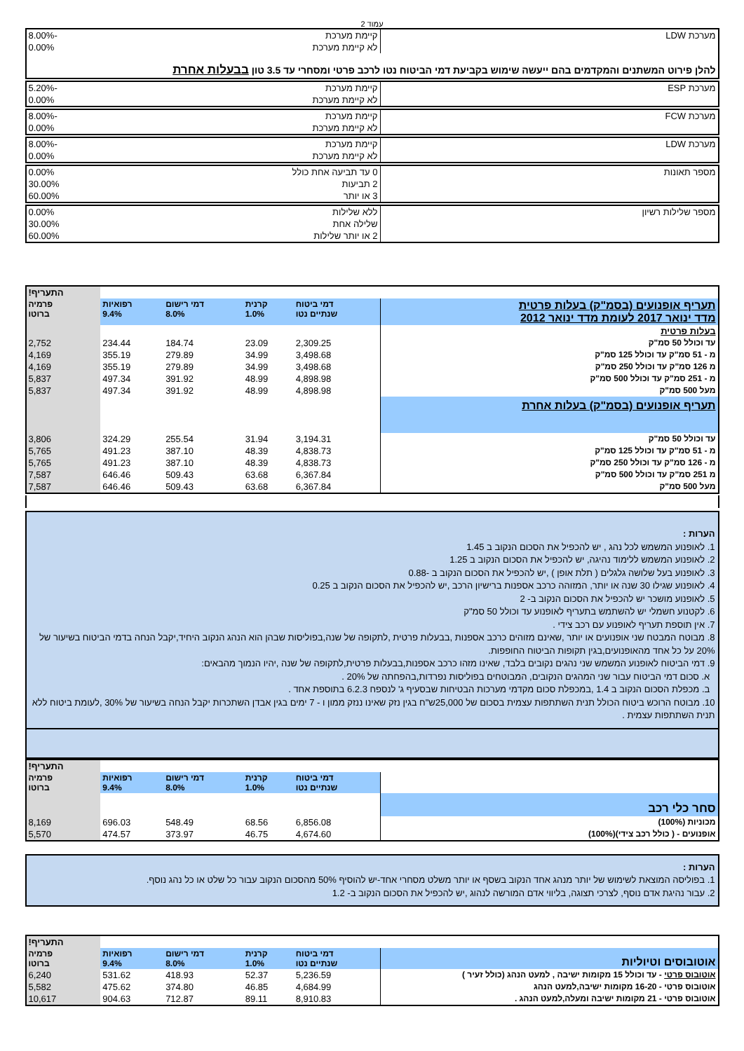עמוד 2
| מערכת LDW | קיימת מערכת | -8.00% |
| | לא קיימת מערכת | 0.00% |
| להלן פירוט המשתנים והמקדמים בהם ייעשה שימוש בקביעת דמי הביטוח נטו לרכב פרטי ומסחרי עד 3.5 טון בבעלות אחרת | | |
| מערכת ESP | קיימת מערכת | -5.20% |
| | לא קיימת מערכת | 0.00% |
| מערכת FCW | קיימת מערכת | -8.00% |
| | לא קיימת מערכת | 0.00% |
| מערכת LDW | קיימת מערכת | -8.00% |
| | לא קיימת מערכת | 0.00% |
| מספר תאונות | 0 עד תביעה אחת כולל | 0.00% |
| | 2 תביעות | 30.00% |
| | 3 או יותר | 60.00% |
| מספר שלילות רשיון | ללא שלילות | 0.00% |
| | שלילה אחת | 30.00% |
| | 2 או יותר שלילות | 60.00% |
| | | | | | התעריף! |
| תעריף אופנועים (בסמ"ק) בעלות פרטית מדד ינואר 2017 לעומת מדד ינואר 2012 | דמי ביטוח שנתיים נטו | קרנית 1.0% | דמי רישום 8.0% | רפואיות 9.4% | פרמיה ברוטו |
| בעלות פרטית | | | | | |
| עד וכולל 50 סמ"ק | 2,309.25 | 23.09 | 184.74 | 234.44 | 2,752 |
| מ - 51 סמ"ק עד וכולל 125 סמ"ק | 3,498.68 | 34.99 | 279.89 | 355.19 | 4,169 |
| מ 126 סמ"ק עד וכולל 250 סמ"ק | 3,498.68 | 34.99 | 279.89 | 355.19 | 4,169 |
| מ - 251 סמ"ק עד וכולל 500 סמ"ק | 4,898.98 | 48.99 | 391.92 | 497.34 | 5,837 |
| מעל 500 סמ"ק | 4,898.98 | 48.99 | 391.92 | 497.34 | 5,837 |
| תעריף אופנועים (בסמ"ק) בעלות אחרת | | | | | |
| עד וכולל 50 סמ"ק | 3,194.31 | 31.94 | 255.54 | 324.29 | 3,806 |
| מ - 51 סמ"ק עד וכולל 125 סמ"ק | 4,838.73 | 48.39 | 387.10 | 491.23 | 5,765 |
| מ - 126 סמ"ק עד וכולל 250 סמ"ק | 4,838.73 | 48.39 | 387.10 | 491.23 | 5,765 |
| מ 251 סמ"ק עד וכולל 500 סמ"ק | 6,367.84 | 63.68 | 509.43 | 646.46 | 7,587 |
| מעל 500 סמ"ק | 6,367.84 | 63.68 | 509.43 | 646.46 | 7,587 |
הערות :
1. לאופנוע המשמש לכל נהג , יש להכפיל את הסכום הנקוב ב 1.45
2. לאופנוע המשמש ללימוד נהיגה, יש להכפיל את הסכום הנקוב ב 1.25
3. לאופנוע בעל שלושה גלגלים ( תלת אופן ) ,יש להכפיל את הסכום הנקוב ב -0.88
4. לאופנוע שגילו 30 שנה או יותר, המזוהה כרכב אספנות ברישיון הרכב ,יש להכפיל את הסכום הנקוב ב 0.25
5. לאופנוע מושכר יש להכפיל את הסכום הנקוב ב- 2
6. לקטנוע חשמלי יש להשתמש בתעריף לאופנוע עד וכולל 50 סמ"ק
7. אין תוספת תעריף לאופנוע עם רכב צידי .
8. מבוטח המבטח שני אופנועים או יותר ,שאינם מזוהים כרכב אספנות ,בבעלות פרטית ,לתקופה של שנה,בפוליסות שבהן הוא הנהג הנקוב היחיד,יקבל הנחה בדמי הביטוח בשיעור של 20% על כל אחד מהאופנועים,בגין תקופות הביטוח החופפות.
9. דמי הביטוח לאופנוע המשמש שני נהגים נקובים בלבד, שאינו מזהו כרכב אספנות,בבעלות פרטית,לתקופה של שנה ,יהיו הנמוך מהבאים:
א. סכום דמי הביטוח עבור שני המהגים הנקובים, המבוטחים בפוליסות נפרדות,בהפחתה של 20% .
ב. מכפלת הסכום הנקוב ב 1.4 ,במכפלת סכום מקדמי מערכות הבטיחות שבסעיף ג' לנספח 6.2.3 בתוספת אחד .
10. מבוטח הרוכש ביטוח הכולל תנית השתתפות עצמית בסכום של 25,000ש"ח בגין נזק שאינו ננזק ממון ו - 7 ימים בגין אבדן השתכרות יקבל הנחה בשיעור של 30% ,לעומת ביטוח ללא תנית השתתפות עצמית .
| | | | | | התעריף! |
| | דמי ביטוח שנתיים נטו | קרנית 1.0% | דמי רישום 8.0% | רפואיות 9.4% | פרמיה ברוטו |
| סחר כלי רכב | | | | | |
| מכוניות (100%) | 6,856.08 | 68.56 | 548.49 | 696.03 | 8,169 |
| אופנועים - ( כולל רכב צידי)(100%) | 4,674.60 | 46.75 | 373.97 | 474.57 | 5,570 |
הערות :
1. בפוליסה המוצאת לשימוש של יותר מנהג אחד הנקוב בשסף או יותר משלט מסחרי אחד-יש להוסיף 50% מהסכום הנקוב עבור כל שלט או כל נהג נוסף.
2. עבור נהיגת אדם נוסף, לצרכי תצוגה, בליווי אדם המורשה לנהוג ,יש להכפיל את הסכום הנקוב ב- 1.2
| | | | | | התעריף! |
| אוטובוסים וטיוליות | דמי ביטוח שנתיים נטו | קרנית 1.0% | דמי רישום 8.0% | רפואיות 9.4% | פרמיה ברוטו |
| אוטובוס פרטי - עד וכולל 15 מקומות ישיבה , למעט הנהג (כולל זעיר ) | 5,236.59 | 52.37 | 418.93 | 531.62 | 6,240 |
| אוטובוס פרטי - 16-20 מקומות ישיבה,למעט הנהג | 4,684.99 | 46.85 | 374.80 | 475.62 | 5,582 |
| אוטובוס פרטי - 21 מקומות ישיבה ומעלה,למעט הנהג . | 8,910.83 | 89.11 | 712.87 | 904.63 | 10,617 |